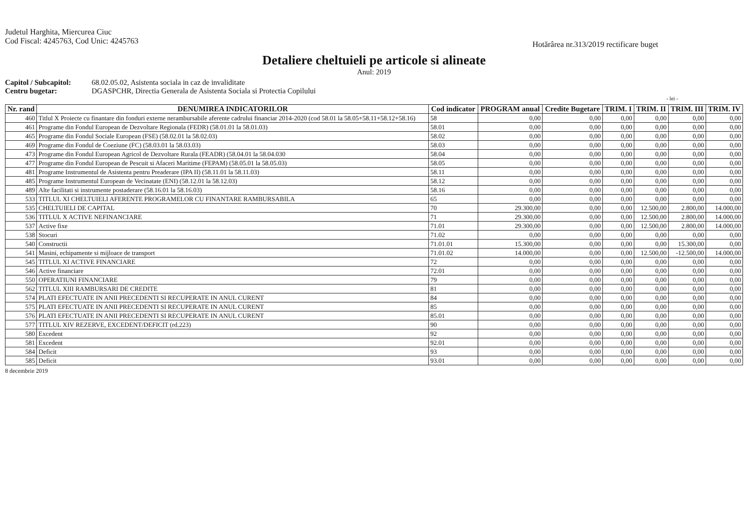Judetul Harghita, Miercurea Ciuc
Cod Fiscal: 4245763, Cod Unic: 4245763
Hotărârea nr.313/2019 rectificare buget
Detaliere cheltuieli pe articole si alineate
Anul: 2019
Capitol / Subcapitol: 68.02.05.02, Asistenta sociala in caz de invaliditate
Centru bugetar: DGASPCHR, Directia Generala de Asistenta Sociala si Protectia Copilului
- lei -
| Nr. rand | DENUMIREA INDICATORILOR | Cod indicator | PROGRAM anual | Credite Bugetare | TRIM. I | TRIM. II | TRIM. III | TRIM. IV |
| --- | --- | --- | --- | --- | --- | --- | --- | --- |
| 460 | Titlul X Proiecte cu finantare din fonduri externe nerambursabile aferente cadrului financiar 2014-2020 (cod 58.01 la 58.05+58.11+58.12+58.16) | 58 | 0,00 | 0,00 | 0,00 | 0,00 | 0,00 | 0,00 |
| 461 | Programe din Fondul European de Dezvoltare Regionala (FEDR) (58.01.01 la 58.01.03) | 58.01 | 0,00 | 0,00 | 0,00 | 0,00 | 0,00 | 0,00 |
| 465 | Programe din Fondul Sociale European (FSE) (58.02.01 la 58.02.03) | 58.02 | 0,00 | 0,00 | 0,00 | 0,00 | 0,00 | 0,00 |
| 469 | Programe din Fondul de Coeziune (FC) (58.03.01 la 58.03.03) | 58.03 | 0,00 | 0,00 | 0,00 | 0,00 | 0,00 | 0,00 |
| 473 | Programe din Fondul European Agricol de Dezvoltare Rurala (FEADR) (58.04.01 la 58.04.030 | 58.04 | 0,00 | 0,00 | 0,00 | 0,00 | 0,00 | 0,00 |
| 477 | Programe din Fondul European de Pescuit si Afaceri Maritime (FEPAM) (58.05.01 la 58.05.03) | 58.05 | 0,00 | 0,00 | 0,00 | 0,00 | 0,00 | 0,00 |
| 481 | Programe Instrumentul de Asistenta pentru Preaderare (IPA II) (58.11.01 la 58.11.03) | 58.11 | 0,00 | 0,00 | 0,00 | 0,00 | 0,00 | 0,00 |
| 485 | Programe Instrumentul European de Vecinatate (ENI) (58.12.01 la 58.12.03) | 58.12 | 0,00 | 0,00 | 0,00 | 0,00 | 0,00 | 0,00 |
| 489 | Alte facilitati si instrumente postaderare (58.16.01 la 58.16.03) | 58.16 | 0,00 | 0,00 | 0,00 | 0,00 | 0,00 | 0,00 |
| 533 | TITLUL XI CHELTUIELI AFERENTE PROGRAMELOR CU FINANTARE RAMBURSABILA | 65 | 0,00 | 0,00 | 0,00 | 0,00 | 0,00 | 0,00 |
| 535 | CHELTUIELI DE CAPITAL | 70 | 29.300,00 | 0,00 | 0,00 | 12.500,00 | 2.800,00 | 14.000,00 |
| 536 | TITLUL X ACTIVE NEFINANCIARE | 71 | 29.300,00 | 0,00 | 0,00 | 12.500,00 | 2.800,00 | 14.000,00 |
| 537 | Active fixe | 71.01 | 29.300,00 | 0,00 | 0,00 | 12.500,00 | 2.800,00 | 14.000,00 |
| 538 | Stocuri | 71.02 | 0,00 | 0,00 | 0,00 | 0,00 | 0,00 | 0,00 |
| 540 | Constructii | 71.01.01 | 15.300,00 | 0,00 | 0,00 | 0,00 | 15.300,00 | 0,00 |
| 541 | Masini, echipamente si mijloace de transport | 71.01.02 | 14.000,00 | 0,00 | 0,00 | 12.500,00 | -12.500,00 | 14.000,00 |
| 545 | TITLUL XI ACTIVE FINANCIARE | 72 | 0,00 | 0,00 | 0,00 | 0,00 | 0,00 | 0,00 |
| 546 | Active financiare | 72.01 | 0,00 | 0,00 | 0,00 | 0,00 | 0,00 | 0,00 |
| 550 | OPERATIUNI FINANCIARE | 79 | 0,00 | 0,00 | 0,00 | 0,00 | 0,00 | 0,00 |
| 562 | TITLUL XIII RAMBURSARI DE CREDITE | 81 | 0,00 | 0,00 | 0,00 | 0,00 | 0,00 | 0,00 |
| 574 | PLATI EFECTUATE IN ANII PRECEDENTI SI RECUPERATE IN ANUL CURENT | 84 | 0,00 | 0,00 | 0,00 | 0,00 | 0,00 | 0,00 |
| 575 | PLATI EFECTUATE IN ANII PRECEDENTI SI RECUPERATE IN ANUL CURENT | 85 | 0,00 | 0,00 | 0,00 | 0,00 | 0,00 | 0,00 |
| 576 | PLATI EFECTUATE IN ANII PRECEDENTI SI RECUPERATE IN ANUL CURENT | 85.01 | 0,00 | 0,00 | 0,00 | 0,00 | 0,00 | 0,00 |
| 577 | TITLUL XIV REZERVE, EXCEDENT/DEFICIT (rd.223) | 90 | 0,00 | 0,00 | 0,00 | 0,00 | 0,00 | 0,00 |
| 580 | Excedent | 92 | 0,00 | 0,00 | 0,00 | 0,00 | 0,00 | 0,00 |
| 581 | Excedent | 92.01 | 0,00 | 0,00 | 0,00 | 0,00 | 0,00 | 0,00 |
| 584 | Deficit | 93 | 0,00 | 0,00 | 0,00 | 0,00 | 0,00 | 0,00 |
| 585 | Deficit | 93.01 | 0,00 | 0,00 | 0,00 | 0,00 | 0,00 | 0,00 |
8 decembrie 2019